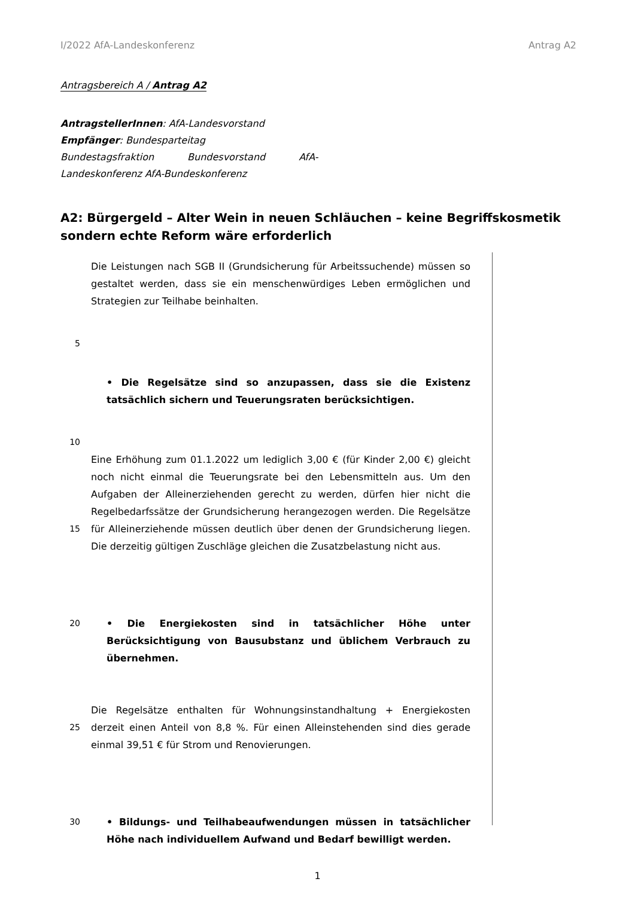I/2022 AfA-Landeskonferenz Antrag A2
Antragsbereich A / Antrag A2
AntragstellerInnen: AfA-Landesvorstand
Empfänger: Bundesparteitag
Bundestagsfraktion Bundesvorstand AfA-
Landeskonferenz AfA-Bundeskonferenz
A2: Bürgergeld – Alter Wein in neuen Schläuchen – keine Begriffskosmetik sondern echte Reform wäre erforderlich
Die Leistungen nach SGB II (Grundsicherung für Arbeitssuchende) müssen so gestaltet werden, dass sie ein menschenwürdiges Leben ermöglichen und Strategien zur Teilhabe beinhalten.
5
• Die Regelsätze sind so anzupassen, dass sie die Existenz tatsächlich sichern und Teuerungsraten berücksichtigen.
10
15 Eine Erhöhung zum 01.1.2022 um lediglich 3,00 € (für Kinder 2,00 €) gleicht noch nicht einmal die Teuerungsrate bei den Lebensmitteln aus. Um den Aufgaben der Alleinerziehenden gerecht zu werden, dürfen hier nicht die Regelbedarfssätze der Grundsicherung herangezogen werden. Die Regelsätze für Alleinerziehende müssen deutlich über denen der Grundsicherung liegen. Die derzeitig gültigen Zuschläge gleichen die Zusatzbelastung nicht aus.
20 • Die Energiekosten sind in tatsächlicher Höhe unter Berücksichtigung von Bausubstanz und üblichem Verbrauch zu übernehmen.
25 Die Regelsätze enthalten für Wohnungsinstandhaltung + Energiekosten derzeit einen Anteil von 8,8 %. Für einen Alleinstehenden sind dies gerade einmal 39,51 € für Strom und Renovierungen.
30 • Bildungs- und Teilhabeaufwendungen müssen in tatsächlicher Höhe nach individuellem Aufwand und Bedarf bewilligt werden.
1